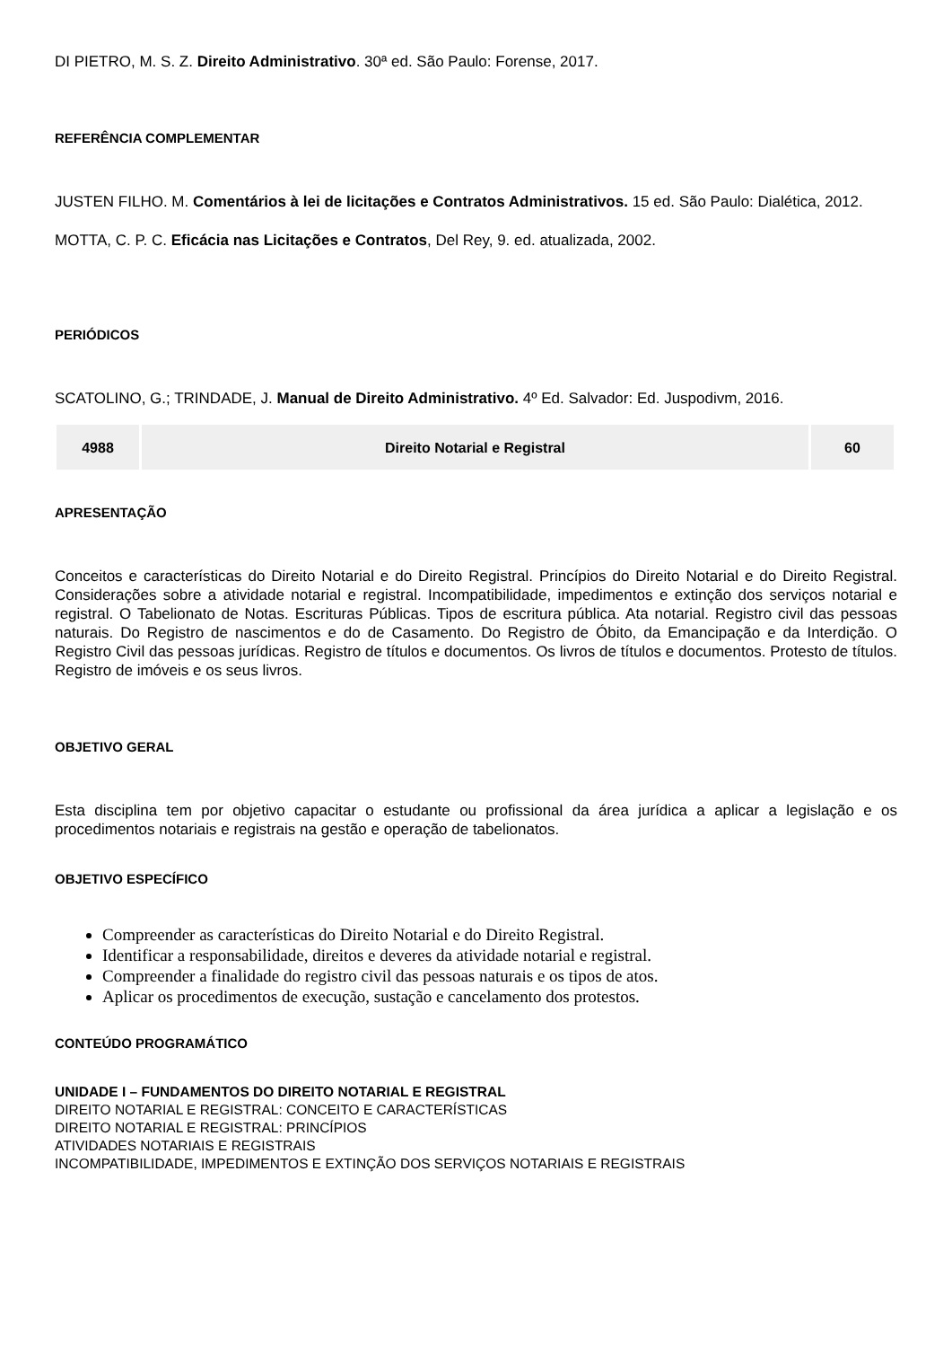DI PIETRO, M. S. Z. Direito Administrativo. 30ª ed. São Paulo: Forense, 2017.
REFERÊNCIA COMPLEMENTAR
JUSTEN FILHO. M. Comentários à lei de licitações e Contratos Administrativos. 15 ed. São Paulo: Dialética, 2012.
MOTTA, C. P. C. Eficácia nas Licitações e Contratos, Del Rey, 9. ed. atualizada, 2002.
PERIÓDICOS
SCATOLINO, G.; TRINDADE, J. Manual de Direito Administrativo. 4º Ed. Salvador: Ed. Juspodivm, 2016.
| 4988 | Direito Notarial e Registral | 60 |
APRESENTAÇÃO
Conceitos e características do Direito Notarial e do Direito Registral. Princípios do Direito Notarial e do Direito Registral. Considerações sobre a atividade notarial e registral. Incompatibilidade, impedimentos e extinção dos serviços notarial e registral. O Tabelionato de Notas. Escrituras Públicas. Tipos de escritura pública. Ata notarial. Registro civil das pessoas naturais. Do Registro de nascimentos e do de Casamento. Do Registro de Óbito, da Emancipação e da Interdição. O Registro Civil das pessoas jurídicas. Registro de títulos e documentos. Os livros de títulos e documentos. Protesto de títulos. Registro de imóveis e os seus livros.
OBJETIVO GERAL
Esta disciplina tem por objetivo capacitar o estudante ou profissional da área jurídica a aplicar a legislação e os procedimentos notariais e registrais na gestão e operação de tabelionatos.
OBJETIVO ESPECÍFICO
Compreender as características do Direito Notarial e do Direito Registral.
Identificar a responsabilidade, direitos e deveres da atividade notarial e registral.
Compreender a finalidade do registro civil das pessoas naturais e os tipos de atos.
Aplicar os procedimentos de execução, sustação e cancelamento dos protestos.
CONTEÚDO PROGRAMÁTICO
UNIDADE I – FUNDAMENTOS DO DIREITO NOTARIAL E REGISTRAL
DIREITO NOTARIAL E REGISTRAL: CONCEITO E CARACTERÍSTICAS
DIREITO NOTARIAL E REGISTRAL: PRINCÍPIOS
ATIVIDADES NOTARIAIS E REGISTRAIS
INCOMPATIBILIDADE, IMPEDIMENTOS E EXTINÇÃO DOS SERVIÇOS NOTARIAIS E REGISTRAIS